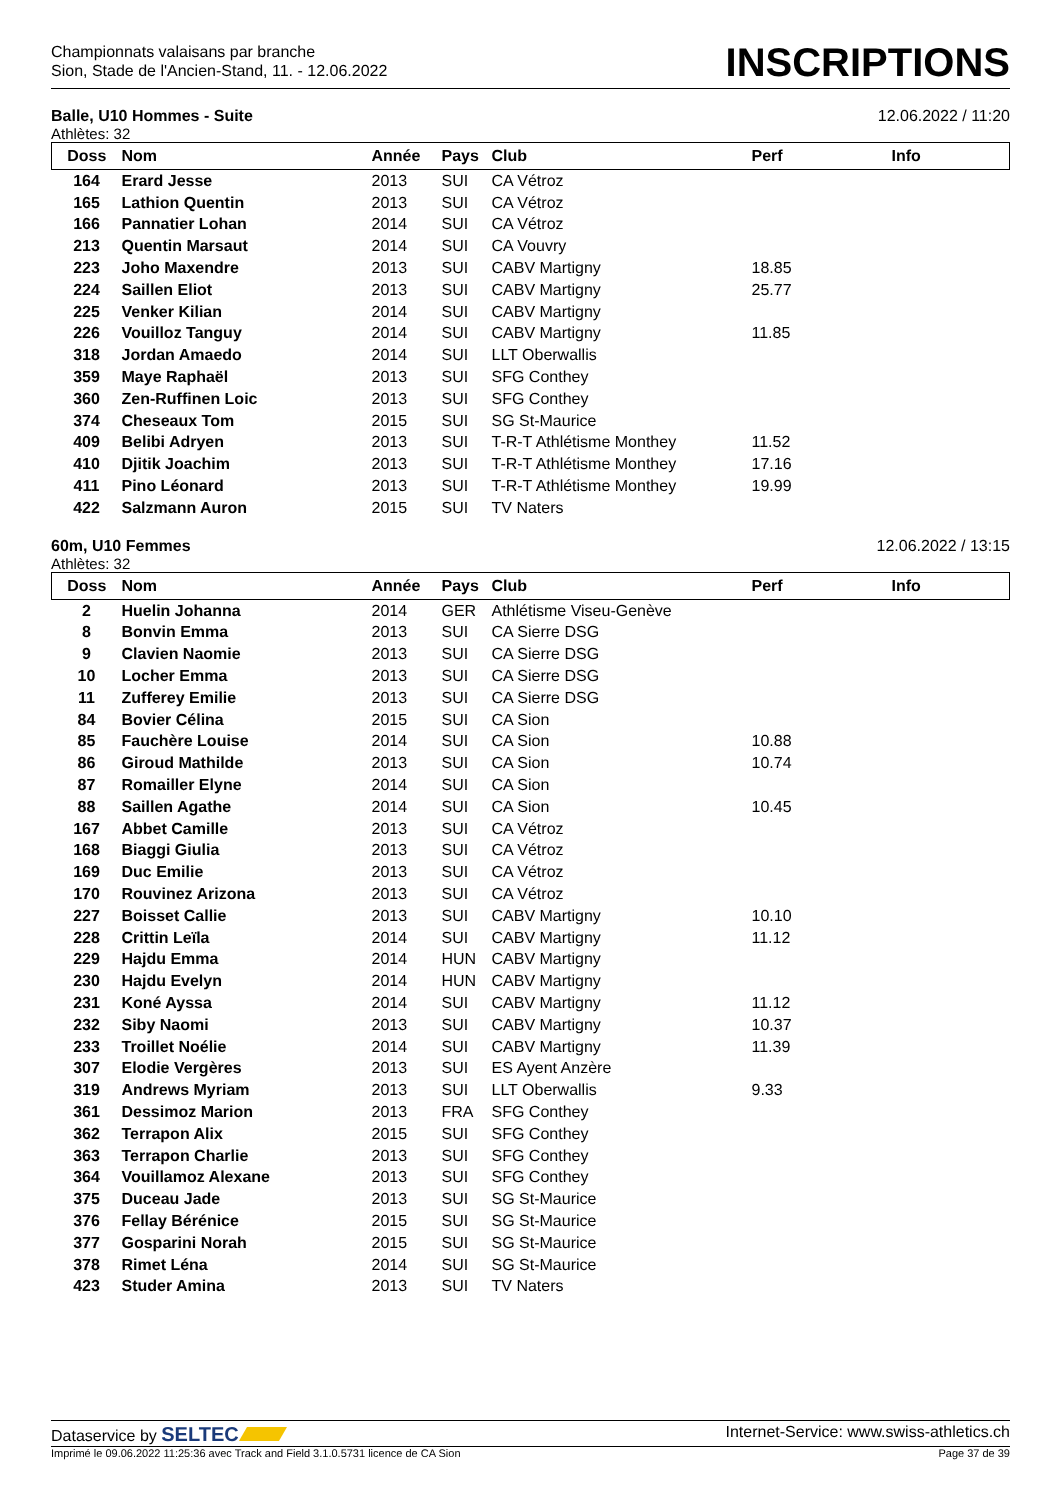Championnats valaisans par branche
Sion, Stade de l'Ancien-Stand, 11. - 12.06.2022
INSCRIPTIONS
Balle, U10 Hommes - Suite 12.06.2022 / 11:20
Athlètes: 32
| Doss | Nom | Année | Pays | Club | Perf | Info |
| --- | --- | --- | --- | --- | --- | --- |
| 164 | Erard Jesse | 2013 | SUI | CA Vétroz | | |
| 165 | Lathion Quentin | 2013 | SUI | CA Vétroz | | |
| 166 | Pannatier Lohan | 2014 | SUI | CA Vétroz | | |
| 213 | Quentin Marsaut | 2014 | SUI | CA Vouvry | | |
| 223 | Joho Maxendre | 2013 | SUI | CABV Martigny | 18.85 | |
| 224 | Saillen Eliot | 2013 | SUI | CABV Martigny | 25.77 | |
| 225 | Venker Kilian | 2014 | SUI | CABV Martigny | | |
| 226 | Vouilloz Tanguy | 2014 | SUI | CABV Martigny | 11.85 | |
| 318 | Jordan Amaedo | 2014 | SUI | LLT Oberwallis | | |
| 359 | Maye Raphaël | 2013 | SUI | SFG Conthey | | |
| 360 | Zen-Ruffinen Loic | 2013 | SUI | SFG Conthey | | |
| 374 | Cheseaux Tom | 2015 | SUI | SG St-Maurice | | |
| 409 | Belibi Adryen | 2013 | SUI | T-R-T Athlétisme Monthey | 11.52 | |
| 410 | Djitik Joachim | 2013 | SUI | T-R-T Athlétisme Monthey | 17.16 | |
| 411 | Pino Léonard | 2013 | SUI | T-R-T Athlétisme Monthey | 19.99 | |
| 422 | Salzmann Auron | 2015 | SUI | TV Naters | | |
60m, U10 Femmes 12.06.2022 / 13:15
Athlètes: 32
| Doss | Nom | Année | Pays | Club | Perf | Info |
| --- | --- | --- | --- | --- | --- | --- |
| 2 | Huelin Johanna | 2014 | GER | Athlétisme Viseu-Genève | | |
| 8 | Bonvin Emma | 2013 | SUI | CA Sierre DSG | | |
| 9 | Clavien Naomie | 2013 | SUI | CA Sierre DSG | | |
| 10 | Locher Emma | 2013 | SUI | CA Sierre DSG | | |
| 11 | Zufferey Emilie | 2013 | SUI | CA Sierre DSG | | |
| 84 | Bovier Célina | 2015 | SUI | CA Sion | | |
| 85 | Fauchère Louise | 2014 | SUI | CA Sion | 10.88 | |
| 86 | Giroud Mathilde | 2013 | SUI | CA Sion | 10.74 | |
| 87 | Romailler Elyne | 2014 | SUI | CA Sion | | |
| 88 | Saillen Agathe | 2014 | SUI | CA Sion | 10.45 | |
| 167 | Abbet Camille | 2013 | SUI | CA Vétroz | | |
| 168 | Biaggi Giulia | 2013 | SUI | CA Vétroz | | |
| 169 | Duc Emilie | 2013 | SUI | CA Vétroz | | |
| 170 | Rouvinez Arizona | 2013 | SUI | CA Vétroz | | |
| 227 | Boisset Callie | 2013 | SUI | CABV Martigny | 10.10 | |
| 228 | Crittin Leïla | 2014 | SUI | CABV Martigny | 11.12 | |
| 229 | Hajdu Emma | 2014 | HUN | CABV Martigny | | |
| 230 | Hajdu Evelyn | 2014 | HUN | CABV Martigny | | |
| 231 | Koné Ayssa | 2014 | SUI | CABV Martigny | 11.12 | |
| 232 | Siby Naomi | 2013 | SUI | CABV Martigny | 10.37 | |
| 233 | Troillet Noélie | 2014 | SUI | CABV Martigny | 11.39 | |
| 307 | Elodie Vergères | 2013 | SUI | ES Ayent Anzère | | |
| 319 | Andrews Myriam | 2013 | SUI | LLT Oberwallis | 9.33 | |
| 361 | Dessimoz Marion | 2013 | FRA | SFG Conthey | | |
| 362 | Terrapon Alix | 2015 | SUI | SFG Conthey | | |
| 363 | Terrapon Charlie | 2013 | SUI | SFG Conthey | | |
| 364 | Vouillamoz Alexane | 2013 | SUI | SFG Conthey | | |
| 375 | Duceau Jade | 2013 | SUI | SG St-Maurice | | |
| 376 | Fellay Bérénice | 2015 | SUI | SG St-Maurice | | |
| 377 | Gosparini Norah | 2015 | SUI | SG St-Maurice | | |
| 378 | Rimet Léna | 2014 | SUI | SG St-Maurice | | |
| 423 | Studer Amina | 2013 | SUI | TV Naters | | |
Dataservice by SELTEC Internet-Service: www.swiss-athletics.ch
Imprimé le 09.06.2022 11:25:36 avec Track and Field 3.1.0.5731 licence de CA Sion Page 37 de 39